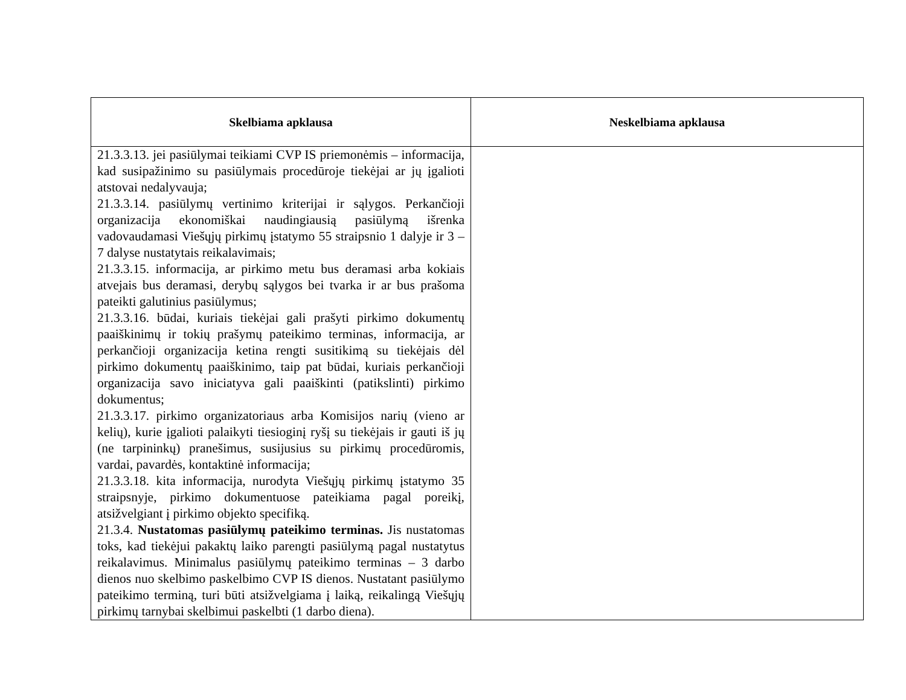| Skelbiama apklausa | Neskelbiama apklausa |
| --- | --- |
| 21.3.3.13. jei pasiūlymai teikiami CVP IS priemonėmis – informacija, kad susipažinimo su pasiūlymais procedūroje tiekėjai ar jų įgalioti atstovai nedalyvauja; 21.3.3.14. pasiūlymų vertinimo kriterijai ir sąlygos. Perkančioji organizacija ekonomiškai naudingiausią pasiūlymą išrenka vadovaudamasi Viešųjų pirkimų įstatymo 55 straipsnio 1 dalyje ir 3 – 7 dalyse nustatytais reikalavimais; 21.3.3.15. informacija, ar pirkimo metu bus deramasi arba kokiais atvejais bus deramasi, derybų sąlygos bei tvarka ir ar bus prašoma pateikti galutinius pasiūlymus; 21.3.3.16. būdai, kuriais tiekėjai gali prašyti pirkimo dokumentų paaiškinimų ir tokių prašymų pateikimo terminas, informacija, ar perkančioji organizacija ketina rengti susitikimą su tiekėjais dėl pirkimo dokumentų paaiškinimo, taip pat būdai, kuriais perkančioji organizacija savo iniciatyva gali paaiškinti (patikslinti) pirkimo dokumentus; 21.3.3.17. pirkimo organizatoriaus arba Komisijos narių (vieno ar kelių), kurie įgalioti palaikyti tiesioginį ryšį su tiekėjais ir gauti iš jų (ne tarpininkų) pranešimus, susijusius su pirkimų procedūromis, vardai, pavardės, kontaktinė informacija; 21.3.3.18. kita informacija, nurodyta Viešųjų pirkimų įstatymo 35 straipsnyje, pirkimo dokumentuose pateikiama pagal poreikį, atsižvelgiant į pirkimo objekto specifiką. 21.3.4. Nustatomas pasiūlymų pateikimo terminas. Jis nustatomas toks, kad tiekėjui pakaktų laiko parengti pasiūlymą pagal nustatytus reikalavimus. Minimalus pasiūlymų pateikimo terminas – 3 darbo dienos nuo skelbimo paskelbimo CVP IS dienos. Nustatant pasiūlymo pateikimo terminą, turi būti atsižvelgiama į laiką, reikalingą Viešųjų pirkimų tarnybai skelbimui paskelbti (1 darbo diena). | |